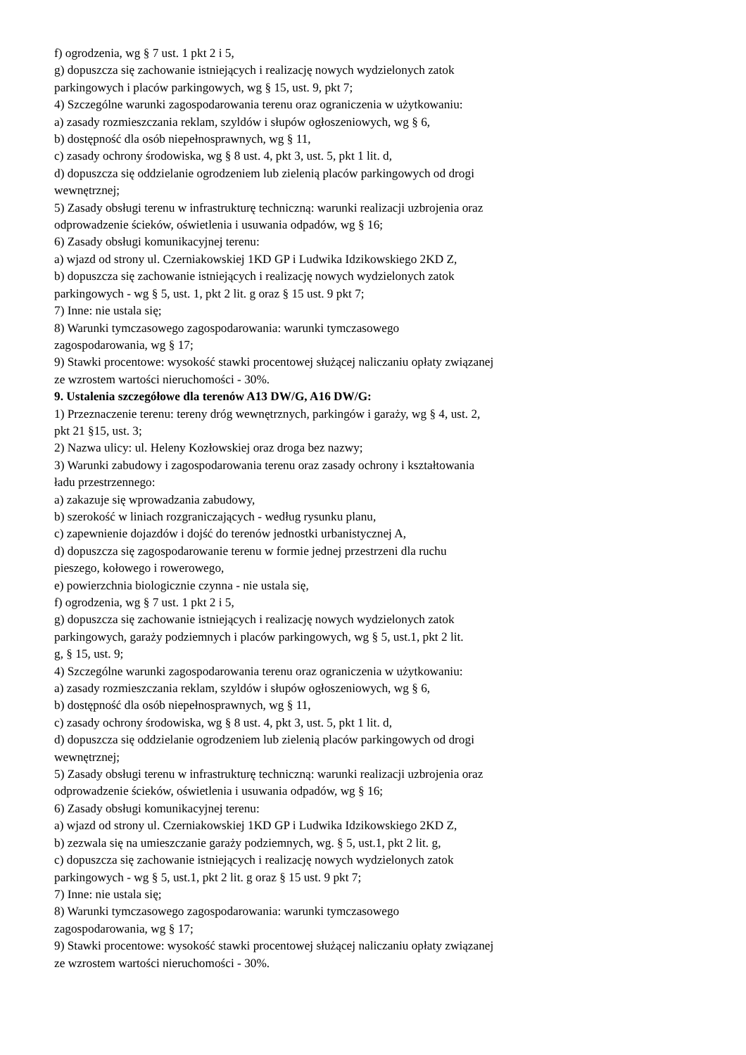f) ogrodzenia, wg § 7 ust. 1 pkt 2 i 5,
g) dopuszcza się zachowanie istniejących i realizację nowych wydzielonych zatok
parkingowych i placów parkingowych, wg § 15, ust. 9, pkt 7;
4) Szczególne warunki zagospodarowania terenu oraz ograniczenia w użytkowaniu:
a) zasady rozmieszczania reklam, szyldów i słupów ogłoszeniowych, wg § 6,
b) dostępność dla osób niepełnosprawnych, wg § 11,
c) zasady ochrony środowiska, wg § 8 ust. 4, pkt 3, ust. 5, pkt 1 lit. d,
d) dopuszcza się oddzielanie ogrodzeniem lub zielenią placów parkingowych od drogi
wewnętrznej;
5) Zasady obsługi terenu w infrastrukturę techniczną: warunki realizacji uzbrojenia oraz
odprowadzenie ścieków, oświetlenia i usuwania odpadów, wg § 16;
6) Zasady obsługi komunikacyjnej terenu:
a) wjazd od strony ul. Czerniakowskiej 1KD GP i Ludwika Idzikowskiego 2KD Z,
b) dopuszcza się zachowanie istniejących i realizację nowych wydzielonych zatok
parkingowych - wg § 5, ust. 1, pkt 2 lit. g oraz § 15 ust. 9 pkt 7;
7) Inne: nie ustala się;
8) Warunki tymczasowego zagospodarowania: warunki tymczasowego
zagospodarowania, wg § 17;
9) Stawki procentowe: wysokość stawki procentowej służącej naliczaniu opłaty związanej
ze wzrostem wartości nieruchomości - 30%.
9. Ustalenia szczegółowe dla terenów A13 DW/G, A16 DW/G:
1) Przeznaczenie terenu: tereny dróg wewnętrznych, parkingów i garaży, wg § 4, ust. 2,
pkt 21 §15, ust. 3;
2) Nazwa ulicy: ul. Heleny Kozłowskiej oraz droga bez nazwy;
3) Warunki zabudowy i zagospodarowania terenu oraz zasady ochrony i kształtowania
ładu przestrzennego:
a) zakazuje się wprowadzania zabudowy,
b) szerokość w liniach rozgraniczających - według rysunku planu,
c) zapewnienie dojazdów i dojść do terenów jednostki urbanistycznej A,
d) dopuszcza się zagospodarowanie terenu w formie jednej przestrzeni dla ruchu
pieszego, kołowego i rowerowego,
e) powierzchnia biologicznie czynna - nie ustala się,
f) ogrodzenia, wg § 7 ust. 1 pkt 2 i 5,
g) dopuszcza się zachowanie istniejących i realizację nowych wydzielonych zatok
parkingowych, garaży podziemnych i placów parkingowych, wg § 5, ust.1, pkt 2 lit.
g, § 15, ust. 9;
4) Szczególne warunki zagospodarowania terenu oraz ograniczenia w użytkowaniu:
a) zasady rozmieszczania reklam, szyldów i słupów ogłoszeniowych, wg § 6,
b) dostępność dla osób niepełnosprawnych, wg § 11,
c) zasady ochrony środowiska, wg § 8 ust. 4, pkt 3, ust. 5, pkt 1 lit. d,
d) dopuszcza się oddzielanie ogrodzeniem lub zielenią placów parkingowych od drogi
wewnętrznej;
5) Zasady obsługi terenu w infrastrukturę techniczną: warunki realizacji uzbrojenia oraz
odprowadzenie ścieków, oświetlenia i usuwania odpadów, wg § 16;
6) Zasady obsługi komunikacyjnej terenu:
a) wjazd od strony ul. Czerniakowskiej 1KD GP i Ludwika Idzikowskiego 2KD Z,
b) zezwala się na umieszczanie garaży podziemnych, wg. § 5, ust.1, pkt 2 lit. g,
c) dopuszcza się zachowanie istniejących i realizację nowych wydzielonych zatok
parkingowych - wg § 5, ust.1, pkt 2 lit. g oraz § 15 ust. 9 pkt 7;
7) Inne: nie ustala się;
8) Warunki tymczasowego zagospodarowania: warunki tymczasowego
zagospodarowania, wg § 17;
9) Stawki procentowe: wysokość stawki procentowej służącej naliczaniu opłaty związanej
ze wzrostem wartości nieruchomości - 30%.